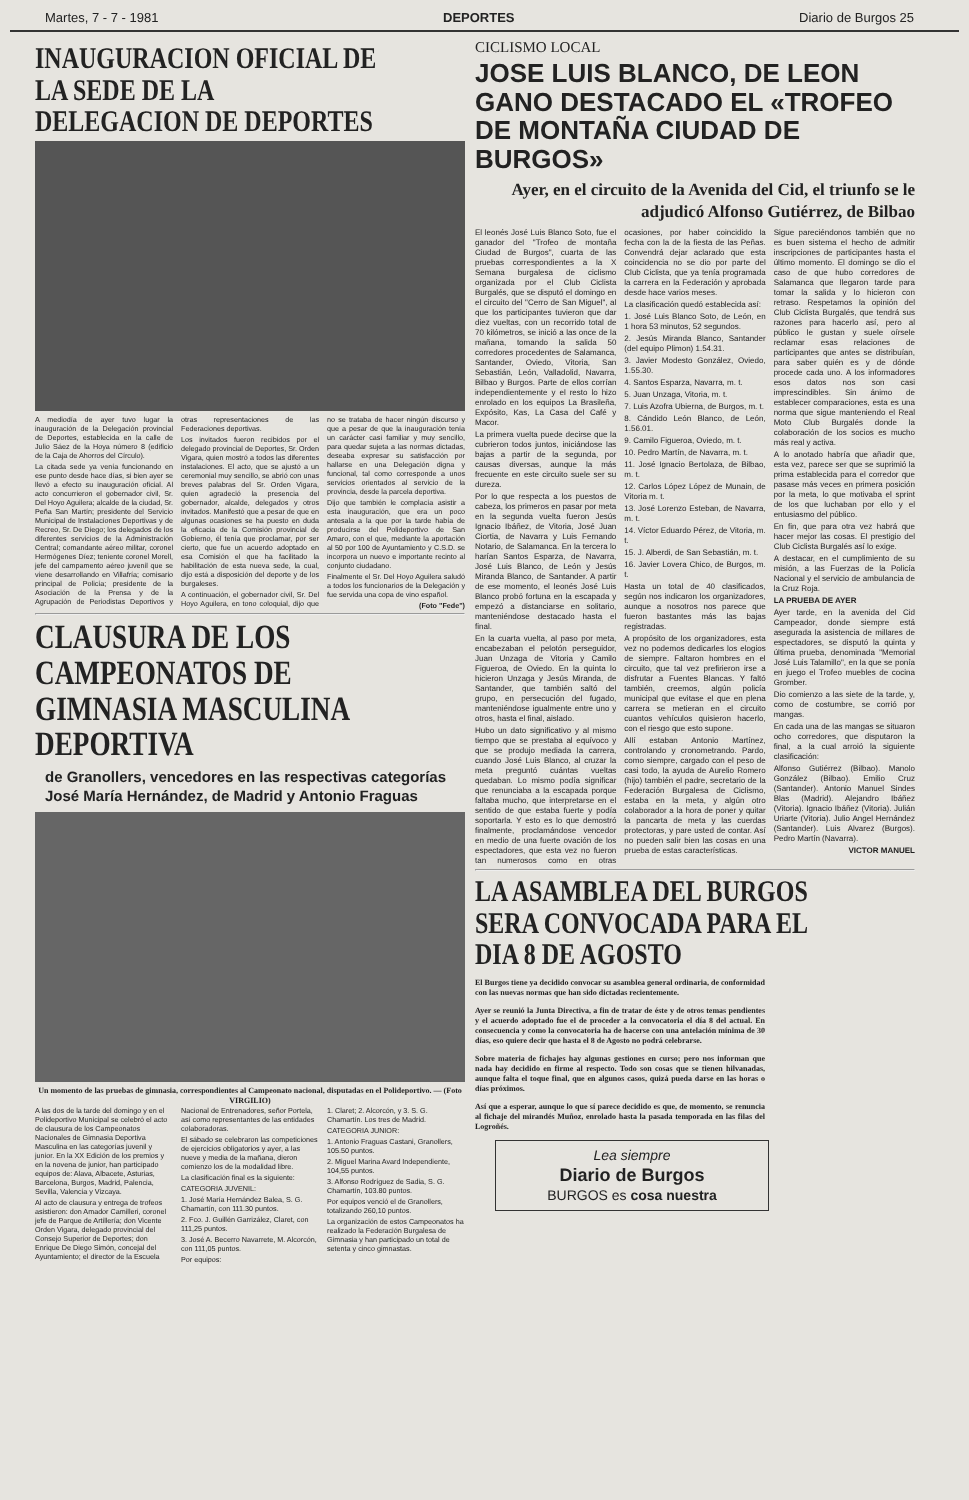Martes, 7 - 7 - 1981 DEPORTES Diario de Burgos 25
INAUGURACION OFICIAL DE LA SEDE DE LA DELEGACION DE DEPORTES
A mediodía de ayer tuvo lugar la inauguración de la Delegación provincial de Deportes, establecida en la calle de Julio Sáez de la Hoya número 8 (edificio de la Caja de Ahorros del Círculo).
La citada sede ya venía funcionando en ese punto desde hace días, si bien ayer se llevó a efecto su inauguración oficial. Al acto concurrieron el gobernador civil, Sr. Del Hoyo Aguilera; alcalde de la ciudad, Sr. Peña San Martín; presidente del Servicio Municipal de Instalaciones Deportivas y de Recreo, Sr. De Diego; los delegados de los diferentes servicios de la Administración Central; comandante aéreo militar, coronel Hermógenes Díez; teniente coronel Morell, jefe del campamento aéreo juvenil que se viene desarrollando en Villafría; comisario principal de Policía; presidente de la Asociación de la Prensa y de la Agrupación de Periodistas Deportivos y otras representaciones de las Federaciones deportivas.
Los invitados fueron recibidos por el delegado provincial de Deportes, Sr. Orden Vigara, quien mostró a todos las diferentes instalaciones. El acto, que se ajustó a un ceremonial muy sencillo, se abrió con unas breves palabras del Sr. Orden Vigara, quien agradeció la presencia del gobernador, alcalde, delegados y otros invitados. Manifestó que a pesar de que en algunas ocasiones se ha puesto en duda la eficacia de la Comisión provincial de Gobierno, él tenía que proclamar, por ser cierto, que fue un acuerdo adoptado en esa Comisión el que ha facilitado la habilitación de esta nueva sede, la cual, dijo está a disposición del deporte y de los burgaleses.
A continuación, el gobernador civil, Sr. Del Hoyo Aguilera, en tono coloquial, dijo que no se trataba de hacer ningún discurso y que a pesar de que la inauguración tenía un carácter casi familiar y muy sencillo, para quedar sujeta a las normas dictadas, deseaba expresar su satisfacción por hallarse en una Delegación digna y funcional, tal como corresponde a unos servicios orientados al servicio de la provincia, desde la parcela deportiva.
Dijo que también le complacía asistir a esta inauguración, que era un poco antesala a la que por la tarde había de producirse del Polideportivo de San Amaro, con el que, mediante la aportación al 50 por 100 de Ayuntamiento y C.S.D. se incorpora un nuevo e importante recinto al conjunto ciudadano.
Finalmente el Sr. Del Hoyo Aguilera saludó a todos los funcionarios de la Delegación y fue servida una copa de vino español.
(Foto "Fede")
CLAUSURA DE LOS CAMPEONATOS DE GIMNASIA MASCULINA DEPORTIVA
de Granollers, vencedores en las respectivas categorías
José María Hernández, de Madrid y Antonio Fraguas
Un momento de las pruebas de gimnasia, correspondientes al Campeonato nacional, disputadas en el Polideportivo. — (Foto VIRGILIO)
A las dos de la tarde del domingo y en el Polideportivo Municipal se celebró el acto de clausura de los Campeonatos Nacionales de Gimnasia Deportiva Masculina en las categorías juvenil y junior. En la XX Edición de los premios y en la novena de junior, han participado equipos de: Alava, Albacete, Asturias, Barcelona, Burgos, Madrid, Palencia, Sevilla, Valencia y Vizcaya.
Al acto de clausura y entrega de trofeos asistieron: don Amador Camilleri, coronel jefe de Parque de Artillería; don Vicente Orden Vigara, delegado provincial del Consejo Superior de Deportes; don Enrique De Diego Simón, concejal del Ayuntamiento; el director de la Escuela Nacional de Entrenadores, señor Portela, así como representantes de las entidades colaboradoras.
El sábado se celebraron las competiciones de ejercicios obligatorios y ayer, a las nueve y media de la mañana, dieron comienzo los de la modalidad libre.
La clasificación final es la siguiente:
CATEGORIA JUVENIL:
1. José María Hernández Balea, S. G. Chamartín, con 111.30 puntos.
2. Fco. J. Guillén Garrizález, Claret, con 111,25 puntos.
3. José A. Becerro Navarrete, M. Alcorcón, con 111,05 puntos.
Por equipos:
1. Claret; 2. Alcorcón, y 3. S. G. Chamartín. Los tres de Madrid.
CATEGORIA JUNIOR:
1. Antonio Fraguas Castani, Granollers, 105.50 puntos.
2. Miguel Marina Avard Independiente, 104,55 puntos.
3. Alfonso Rodríguez de Sadia, S. G. Chamartín, 103.80 puntos.
Por equipos venció el de Granollers, totalizando 260,10 puntos.
La organización de estos Campeonatos ha realizado la Federación Burgalesa de Gimnasia y han participado un total de setenta y cinco gimnastas.
CICLISMO LOCAL
JOSE LUIS BLANCO, DE LEON GANO DESTACADO EL «TROFEO DE MONTAÑA CIUDAD DE BURGOS»
Ayer, en el circuito de la Avenida del Cid, el triunfo se le adjudicó Alfonso Gutiérrez, de Bilbao
El leonés José Luis Blanco Soto, fue el ganador del "Trofeo de montaña Ciudad de Burgos", cuarta de las pruebas correspondientes a la X Semana burgalesa de ciclismo organizada por el Club Ciclista Burgalés, que se disputó el domingo en el circuito del "Cerro de San Miguel", al que los participantes tuvieron que dar diez vueltas, con un recorrido total de 70 kilómetros, se inició a las once de la mañana, tomando la salida 50 corredores procedentes de Salamanca, Santander, Oviedo, Vitoria, San Sebastián, León, Valladolid, Navarra, Bilbao y Burgos. Parte de ellos corrían independientemente y el resto lo hizo enrolado en los equipos La Brasileña, Expósito, Kas, La Casa del Café y Macor.
La primera vuelta puede decirse que la cubrieron todos juntos, iniciándose las bajas a partir de la segunda, por causas diversas, aunque la más frecuente en este circuito suele ser su dureza.
Por lo que respecta a los puestos de cabeza, los primeros en pasar por meta en la segunda vuelta fueron Jesús Ignacio Ibáñez, de Vitoria, José Juan Ciortia, de Navarra y Luis Fernando Notario, de Salamanca. En la tercera lo harían Santos Esparza, de Navarra, José Luis Blanco, de León y Jesús Miranda Blanco, de Santander. A partir de ese momento, el leonés José Luis Blanco probó fortuna en la escapada y empezó a distanciarse en solitario, manteniéndose destacado hasta el final.
En la cuarta vuelta, al paso por meta, encabezaban el pelotón perseguidor, Juan Unzaga de Vitoria y Camilo Figueroa, de Oviedo. En la quinta lo hicieron Unzaga y Jesús Miranda, de Santander, que también saltó del grupo, en persecución del fugado, manteniéndose igualmente entre uno y otros, hasta el final, aislado.
Hubo un dato significativo y al mismo tiempo que se prestaba al equívoco y que se produjo mediada la carrera, cuando José Luis Blanco, al cruzar la meta preguntó cuántas vueltas quedaban. Lo mismo podía significar que renunciaba a la escapada porque faltaba mucho, que interpretarse en el sentido de que estaba fuerte y podía soportarla. Y esto es lo que demostró finalmente, proclamándose vencedor en medio de una fuerte ovación de los espectadores, que esta vez no fueron tan numerosos como en otras ocasiones, por haber coincidido la fecha con la de la fiesta de las Peñas. Convendrá dejar aclarado que esta coincidencia no se dio por parte del Club Ciclista, que ya tenía programada la carrera en la Federación y aprobada desde hace varios meses.
La clasificación quedó establecida así:
1. José Luis Blanco Soto, de León, en 1 hora 53 minutos, 52 segundos.
2. Jesús Miranda Blanco, Santander (del equipo Plimon) 1.54.31.
3. Javier Modesto González, Oviedo, 1.55.30.
4. Santos Esparza, Navarra, m. t.
5. Juan Unzaga, Vitoria, m. t.
7. Luis Azofra Ubierna, de Burgos, m. t.
8. Cándido León Blanco, de León, 1.56.01.
9. Camilo Figueroa, Oviedo, m. t.
10. Pedro Martín, de Navarra, m. t.
11. José Ignacio Bertolaza, de Bilbao, m. t.
12. Carlos López López de Munain, de Vitoria m. t.
13. José Lorenzo Esteban, de Navarra, m. t.
14. Víctor Eduardo Pérez, de Vitoria, m. t.
15. J. Alberdi, de San Sebastián, m. t.
16. Javier Lovera Chico, de Burgos, m. t.
Hasta un total de 40 clasificados, según nos indicaron los organizadores, aunque a nosotros nos parece que fueron bastantes más las bajas registradas.
A propósito de los organizadores, esta vez no podemos dedicarles los elogios de siempre. Faltaron hombres en el circuito, que tal vez prefirieron irse a disfrutar a Fuentes Blancas. Y faltó también, creemos, algún policía municipal que evitase el que en plena carrera se metieran en el circuito cuantos vehículos quisieron hacerlo, con el riesgo que esto supone.
Allí estaban Antonio Martínez, controlando y cronometrando. Pardo, como siempre, cargado con el peso de casi todo, la ayuda de Aurelio Romero (hijo) también el padre, secretario de la Federación Burgalesa de Ciclismo, estaba en la meta, y algún otro colaborador a la hora de poner y quitar la pancarta de meta y las cuerdas protectoras, y pare usted de contar. Así no pueden salir bien las cosas en una prueba de estas características.
Sigue pareciéndonos también que no es buen sistema el hecho de admitir inscripciones de participantes hasta el último momento. El domingo se dio el caso de que hubo corredores de Salamanca que llegaron tarde para tomar la salida y lo hicieron con retraso. Respetamos la opinión del Club Ciclista Burgalés, que tendrá sus razones para hacerlo así, pero al público le gustan y suele oírsele reclamar esas relaciones de participantes que antes se distribuían, para saber quién es y de dónde procede cada uno. A los informadores esos datos nos son casi imprescindibles. Sin ánimo de establecer comparaciones, esta es una norma que sigue manteniendo el Real Moto Club Burgalés donde la colaboración de los socios es mucho más real y activa.
A lo anotado habría que añadir que, esta vez, parece ser que se suprimió la prima establecida para el corredor que pasase más veces en primera posición por la meta, lo que motivaba el sprint de los que luchaban por ello y el entusiasmo del público.
En fin, que para otra vez habrá que hacer mejor las cosas. El prestigio del Club Ciclista Burgalés así lo exige.
A destacar, en el cumplimiento de su misión, a las Fuerzas de la Policía Nacional y el servicio de ambulancia de la Cruz Roja.
LA PRUEBA DE AYER
Ayer tarde, en la avenida del Cid Campeador, donde siempre está asegurada la asistencia de millares de espectadores, se disputó la quinta y última prueba, denominada "Memorial José Luis Talamillo", en la que se ponía en juego el Trofeo muebles de cocina Gromber.
Dio comienzo a las siete de la tarde, y, como de costumbre, se corrió por mangas.
En cada una de las mangas se situaron ocho corredores, que disputaron la final, a la cual arroió la siguiente clasificación:
Alfonso Gutiérrez (Bilbao). Manolo González (Bilbao). Emilio Cruz (Santander). Antonio Manuel Sindes Blas (Madrid). Alejandro Ibáñez (Vitoria). Ignacio Ibáñez (Vitoria). Julián Uriarte (Vitoria). Julio Angel Hernández (Santander). Luis Alvarez (Burgos). Pedro Martín (Navarra).
VICTOR MANUEL
LA ASAMBLEA DEL BURGOS SERA CONVOCADA PARA EL DIA 8 DE AGOSTO
El Burgos tiene ya decidido convocar su asamblea general ordinaria, de conformidad con las nuevas normas que han sido dictadas recientemente.
Ayer se reunió la Junta Directiva, a fin de tratar de éste y de otros temas pendientes y el acuerdo adoptado fue el de proceder a la convocatoria el día 8 del actual. En consecuencia y como la convocatoria ha de hacerse con una antelación mínima de 30 días, eso quiere decir que hasta el 8 de Agosto no podrá celebrarse.
Sobre materia de fichajes hay algunas gestiones en curso; pero nos informan que nada hay decidido en firme al respecto. Todo son cosas que se tienen hilvanadas, aunque falta el toque final, que en algunos casos, quizá pueda darse en las horas o días próximos.
Así que a esperar, aunque lo que sí parece decidido es que, de momento, se renuncia al fichaje del mirandés Muñoz, enrolado hasta la pasada temporada en las filas del Logroñés.
Lea siempre
Diario de Burgos
BURGOS es cosa nuestra